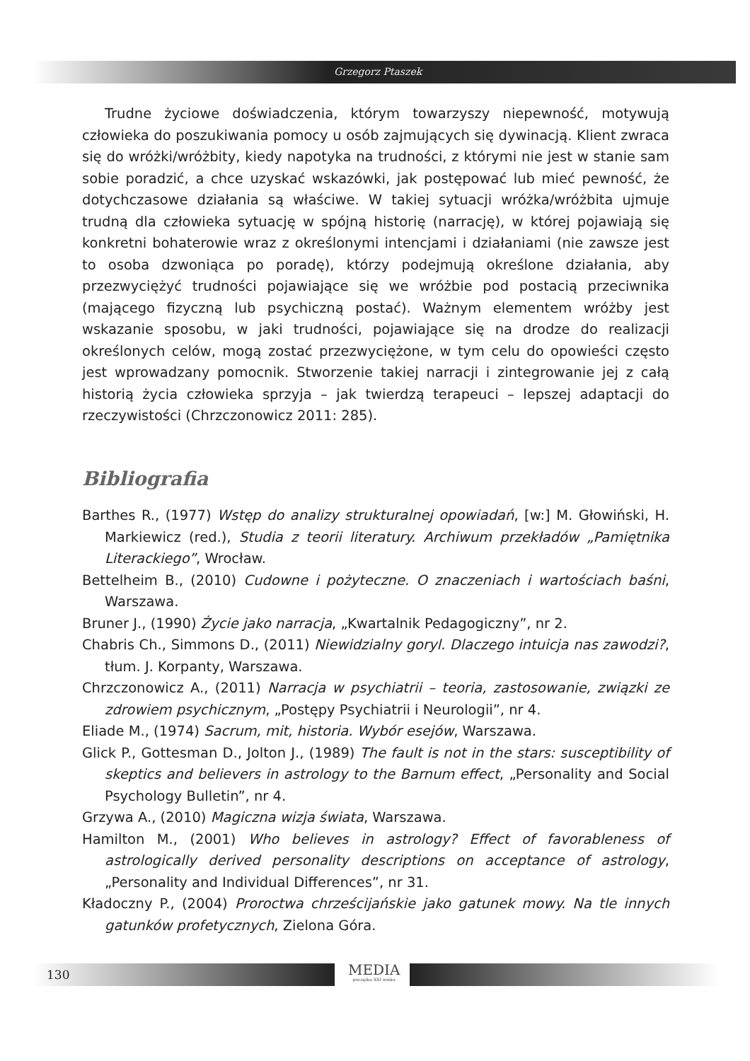Grzegorz Ptaszek
Trudne życiowe doświadczenia, którym towarzyszy niepewność, motywują człowieka do poszukiwania pomocy u osób zajmujących się dywinacją. Klient zwraca się do wróżki/wróżbity, kiedy napotyka na trudności, z którymi nie jest w stanie sam sobie poradzić, a chce uzyskać wskazówki, jak postępować lub mieć pewność, że dotychczasowe działania są właściwe. W takiej sytuacji wróżka/wróżbita ujmuje trudną dla człowieka sytuację w spójną historię (narrację), w której pojawiają się konkretni bohaterowie wraz z określonymi intencjami i działaniami (nie zawsze jest to osoba dzwoniąca po poradę), którzy podejmują określone działania, aby przezwyciężyć trudności pojawiające się we wróżbie pod postacią przeciwnika (mającego fizyczną lub psychiczną postać). Ważnym elementem wróżby jest wskazanie sposobu, w jaki trudności, pojawiające się na drodze do realizacji określonych celów, mogą zostać przezwyciężone, w tym celu do opowieści często jest wprowadzany pomocnik. Stworzenie takiej narracji i zintegrowanie jej z całą historią życia człowieka sprzyja – jak twierdzą terapeuci – lepszej adaptacji do rzeczywistości (Chrzczonowicz 2011: 285).
Bibliografia
Barthes R., (1977) Wstęp do analizy strukturalnej opowiadań, [w:] M. Głowiński, H. Markiewicz (red.), Studia z teorii literatury. Archiwum przekładów „Pamiętnika Literackiego”, Wrocław.
Bettelheim B., (2010) Cudowne i pożyteczne. O znaczeniach i wartościach baśni, Warszawa.
Bruner J., (1990) Życie jako narracja, „Kwartalnik Pedagogiczny”, nr 2.
Chabris Ch., Simmons D., (2011) Niewidzialny goryl. Dlaczego intuicja nas zawodzi?, tłum. J. Korpanty, Warszawa.
Chrzczonowicz A., (2011) Narracja w psychiatrii – teoria, zastosowanie, związki ze zdrowiem psychicznym, „Postępy Psychiatrii i Neurologii”, nr 4.
Eliade M., (1974) Sacrum, mit, historia. Wybór esejów, Warszawa.
Glick P., Gottesman D., Jolton J., (1989) The fault is not in the stars: susceptibility of skeptics and believers in astrology to the Barnum effect, „Personality and Social Psychology Bulletin”, nr 4.
Grzywa A., (2010) Magiczna wizja świata, Warszawa.
Hamilton M., (2001) Who believes in astrology? Effect of favorableness of astrologically derived personality descriptions on acceptance of astrology, „Personality and Individual Differences”, nr 31.
Kładoczny P., (2004) Proroctwa chrześcijańskie jako gatunek mowy. Na tle innych gatunków profetycznych, Zielona Góra.
130 MEDIA
początku XXI wieku